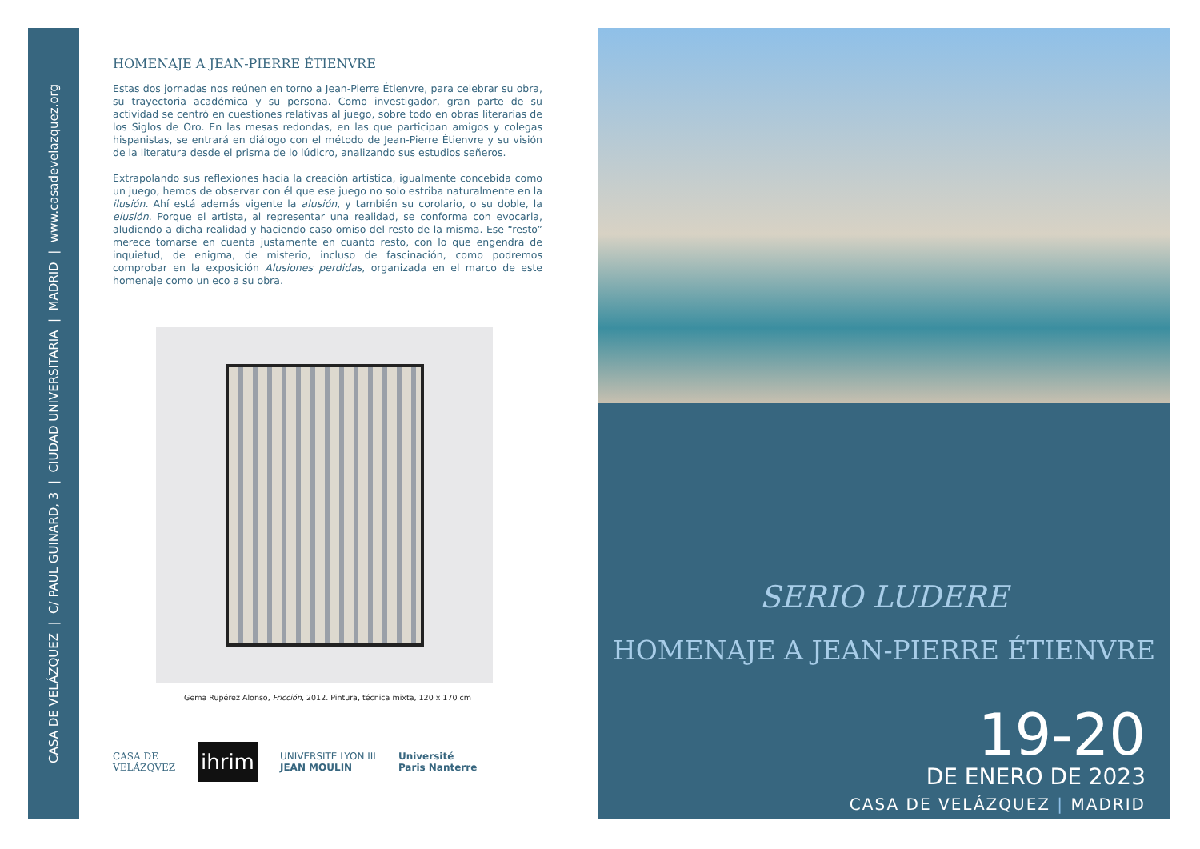CASA DE VELÁZQUEZ | C/ PAUL GUINARD, 3 | CIUDAD UNIVERSITARIA | MADRID | www.casadevelazquez.org
HOMENAJE A JEAN-PIERRE ÉTIENVRE
Estas dos jornadas nos reúnen en torno a Jean-Pierre Étienvre, para celebrar su obra, su trayectoria académica y su persona. Como investigador, gran parte de su actividad se centró en cuestiones relativas al juego, sobre todo en obras literarias de los Siglos de Oro. En las mesas redondas, en las que participan amigos y colegas hispanistas, se entrará en diálogo con el método de Jean-Pierre Étienvre y su visión de la literatura desde el prisma de lo lúdicro, analizando sus estudios señeros.
Extrapolando sus reflexiones hacia la creación artística, igualmente concebida como un juego, hemos de observar con él que ese juego no solo estriba naturalmente en la ilusión. Ahí está además vigente la alusión, y también su corolario, o su doble, la elusión. Porque el artista, al representar una realidad, se conforma con evocarla, aludiendo a dicha realidad y haciendo caso omiso del resto de la misma. Ese “resto” merece tomarse en cuenta justamente en cuanto resto, con lo que engendra de inquietud, de enigma, de misterio, incluso de fascinación, como podremos comprobar en la exposición Alusiones perdidas, organizada en el marco de este homenaje como un eco a su obra.
Gema Rupérez Alonso, Fricción, 2012. Pintura, técnica mixta, 120 x 170 cm
CASA DE
VELÁZQVEZ ihrim UNIVERSITÉ LYON III
JEAN MOULIN Université
Paris Nanterre
SERIO LUDERE
HOMENAJE A JEAN-PIERRE ÉTIENVRE
19-20
DE ENERO DE 2023
CASA DE VELÁZQUEZ | MADRID